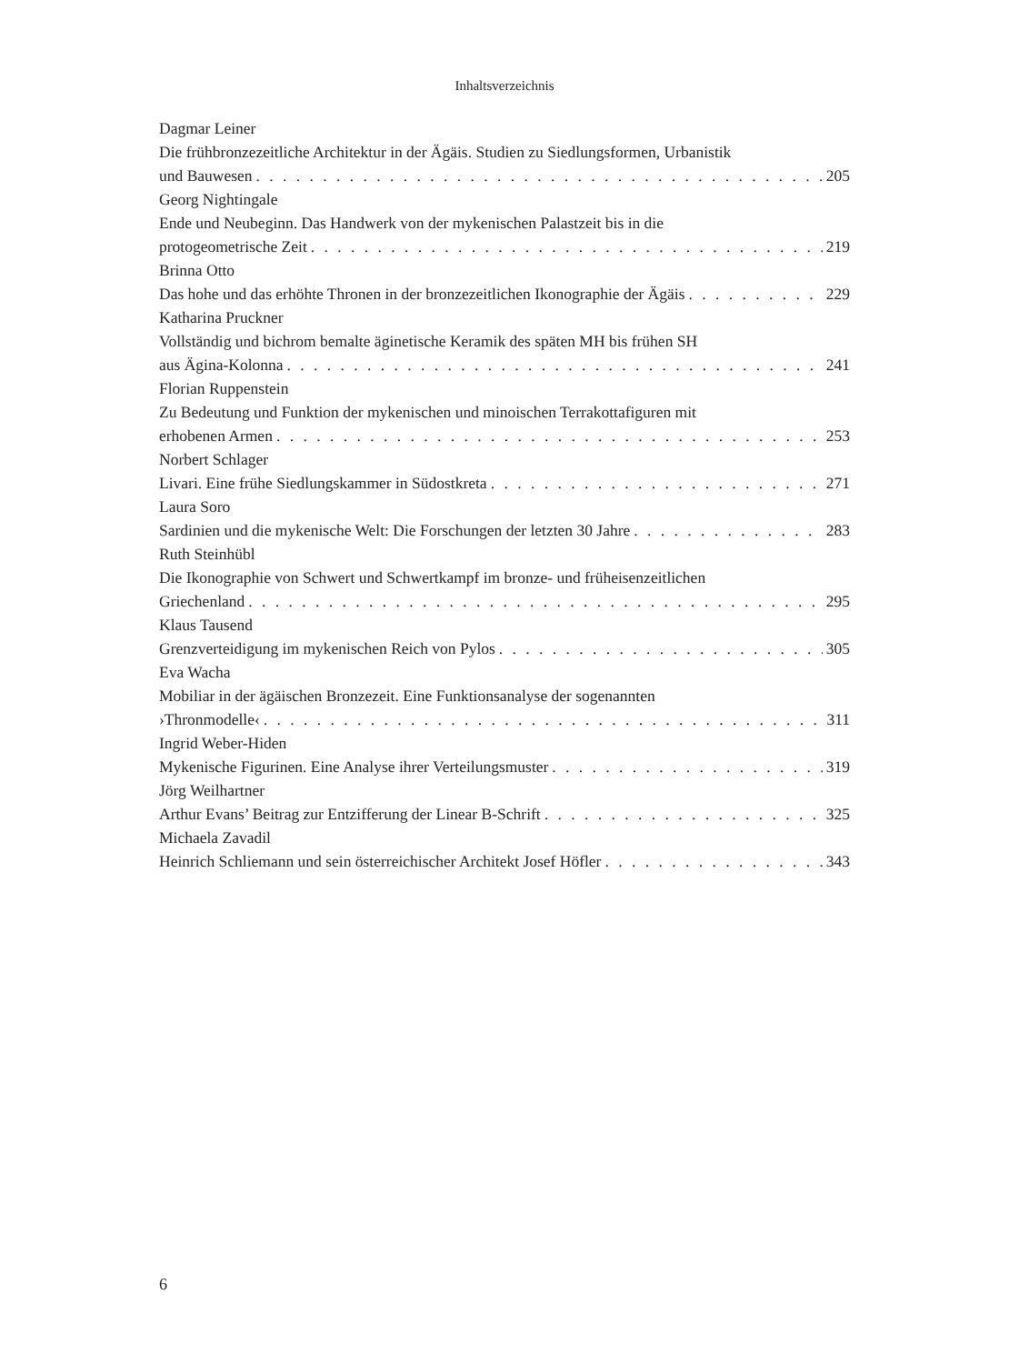Inhaltsverzeichnis
Dagmar Leiner
Die frühbronzezeitliche Architektur in der Ägäis. Studien zu Siedlungsformen, Urbanistik
und Bauwesen 205
Georg Nightingale
Ende und Neubeginn. Das Handwerk von der mykenischen Palastzeit bis in die
protogeometrische Zeit 219
Brinna Otto
Das hohe und das erhöhte Thronen in der bronzezeitlichen Ikonographie der Ägäis 229
Katharina Pruckner
Vollständig und bichrom bemalte äginetische Keramik des späten MH bis frühen SH
aus Ägina-Kolonna 241
Florian Ruppenstein
Zu Bedeutung und Funktion der mykenischen und minoischen Terrakottafiguren mit
erhobenen Armen 253
Norbert Schlager
Livari. Eine frühe Siedlungskammer in Südostkreta 271
Laura Soro
Sardinien und die mykenische Welt: Die Forschungen der letzten 30 Jahre 283
Ruth Steinhübl
Die Ikonographie von Schwert und Schwertkampf im bronze- und früheisenzeitlichen
Griechenland 295
Klaus Tausend
Grenzverteidigung im mykenischen Reich von Pylos 305
Eva Wacha
Mobiliar in der ägäischen Bronzezeit. Eine Funktionsanalyse der sogenannten
›Thronmodelle‹ 311
Ingrid Weber-Hiden
Mykenische Figurinen. Eine Analyse ihrer Verteilungsmuster 319
Jörg Weilhartner
Arthur Evans’ Beitrag zur Entzifferung der Linear B-Schrift 325
Michaela Zavadil
Heinrich Schliemann und sein österreichischer Architekt Josef Höfler 343
6